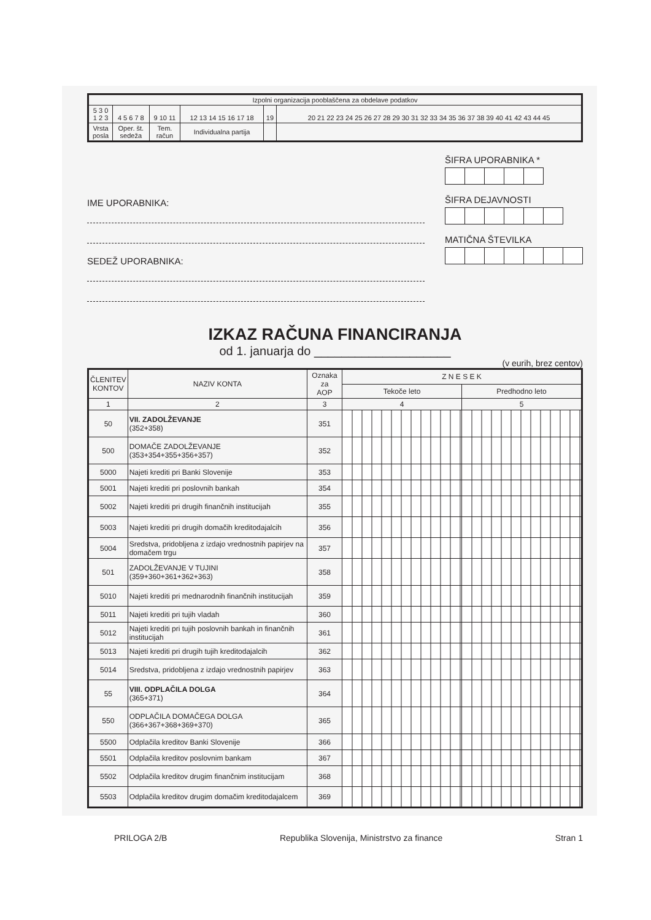| Izpolni organizacija pooblaščena za obdelave podatkov | | | | | |
| 5 3 0 1 2 3 | 4 5 6 7 8 | 9 10 11 | 12 13 14 15 16 17 18 | 19 | 20 21 22 23 24 25 26 27 28 29 30 31 32 33 34 35 36 37 38 39 40 41 42 43 44 45 |
| Vrsta posla | Oper. št. sedeža | Tem. račun | Individualna partija | | |
IME UPORABNIKA:
SEDEŽ UPORABNIKA:
ŠIFRA UPORABNIKA *
ŠIFRA DEJAVNOSTI
MATIČNA ŠTEVILKA
IZKAZ RAČUNA FINANCIRANJA
od 1. januarja do ____________________
(v eurih, brez centov)
| ČLENITEV KONTOV | NAZIV KONTA | Oznaka za AOP | Z N E S E K | |
| --- | --- | --- | --- | --- |
| | | | Tekoče leto | Predhodno leto |
| 1 | 2 | 3 | 4 | 5 |
| 50 | VII. ZADOLŽEVANJE (352+358) | 351 | | |
| 500 | DOMAČE ZADOLŽEVANJE (353+354+355+356+357) | 352 | | |
| 5000 | Najeti krediti pri Banki Slovenije | 353 | | |
| 5001 | Najeti krediti pri poslovnih bankah | 354 | | |
| 5002 | Najeti krediti pri drugih finančnih institucijah | 355 | | |
| 5003 | Najeti krediti pri drugih domačih kreditodajalcih | 356 | | |
| 5004 | Sredstva, pridobljena z izdajo vrednostnih papirjev na domačem trgu | 357 | | |
| 501 | ZADOLŽEVANJE V TUJINI (359+360+361+362+363) | 358 | | |
| 5010 | Najeti krediti pri mednarodnih finančnih institucijah | 359 | | |
| 5011 | Najeti krediti pri tujih vladah | 360 | | |
| 5012 | Najeti krediti pri tujih poslovnih bankah in finančnih institucijah | 361 | | |
| 5013 | Najeti krediti pri drugih tujih kreditodajalcih | 362 | | |
| 5014 | Sredstva, pridobljena z izdajo vrednostnih papirjev | 363 | | |
| 55 | VIII. ODPLAČILA DOLGA (365+371) | 364 | | |
| 550 | ODPLAČILA DOMAČEGA DOLGA (366+367+368+369+370) | 365 | | |
| 5500 | Odplačila kreditov Banki Slovenije | 366 | | |
| 5501 | Odplačila kreditov poslovnim bankam | 367 | | |
| 5502 | Odplačila kreditov drugim finančnim institucijam | 368 | | |
| 5503 | Odplačila kreditov drugim domačim kreditodajalcem | 369 | | |
PRILOGA 2/B Republika Slovenija, Ministrstvo za finance Stran 1